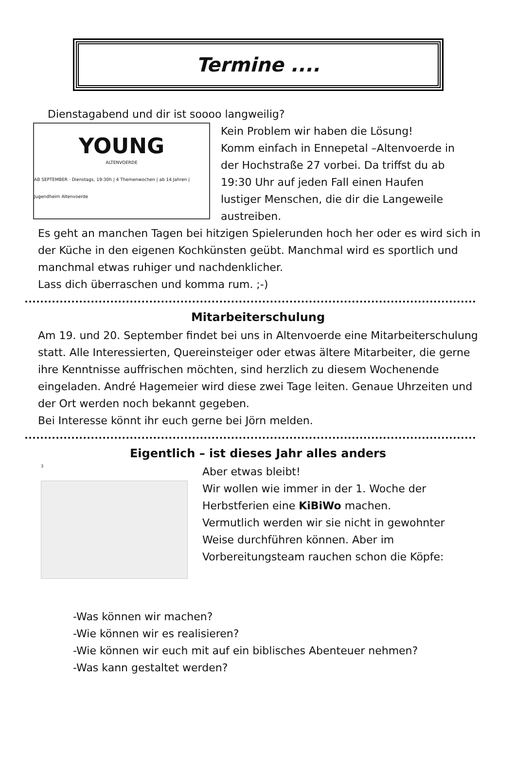Termine ....
Dienstagabend und dir ist soooo langweilig?
YOUNG
ALTENVOERDE
AB SEPTEMBER · Dienstags, 19:30h | 4 Themenwochen | ab 14 Jahren | Jugendheim Altenvoerde
Kein Problem wir haben die Lösung!
Komm einfach in Ennepetal –Altenvoerde in
der Hochstraße 27 vorbei. Da triffst du ab
19:30 Uhr auf jeden Fall einen Haufen
lustiger Menschen, die dir die Langeweile
austreiben.
Es geht an manchen Tagen bei hitzigen Spielerunden hoch her oder es wird sich in der Küche in den eigenen Kochkünsten geübt. Manchmal wird es sportlich und manchmal etwas ruhiger und nachdenklicher.
Lass dich überraschen und komma rum. ;-)
Mitarbeiterschulung
Am 19. und 20. September findet bei uns in Altenvoerde eine Mitarbeiterschulung statt. Alle Interessierten, Quereinsteiger oder etwas ältere Mitarbeiter, die gerne ihre Kenntnisse auffrischen möchten, sind herzlich zu diesem Wochenende eingeladen. André Hagemeier wird diese zwei Tage leiten. Genaue Uhrzeiten und der Ort werden noch bekannt gegeben.
Bei Interesse könnt ihr euch gerne bei Jörn melden.
Eigentlich – ist dieses Jahr alles anders
<sup>3</sup>
Aber etwas bleibt!
Wir wollen wie immer in der 1. Woche der
Herbstferien eine KiBiWo machen.
Vermutlich werden wir sie nicht in gewohnter
Weise durchführen können. Aber im
Vorbereitungsteam rauchen schon die Köpfe:
-Was können wir machen?
-Wie können wir es realisieren?
-Wie können wir euch mit auf ein biblisches Abenteuer nehmen?
-Was kann gestaltet werden?